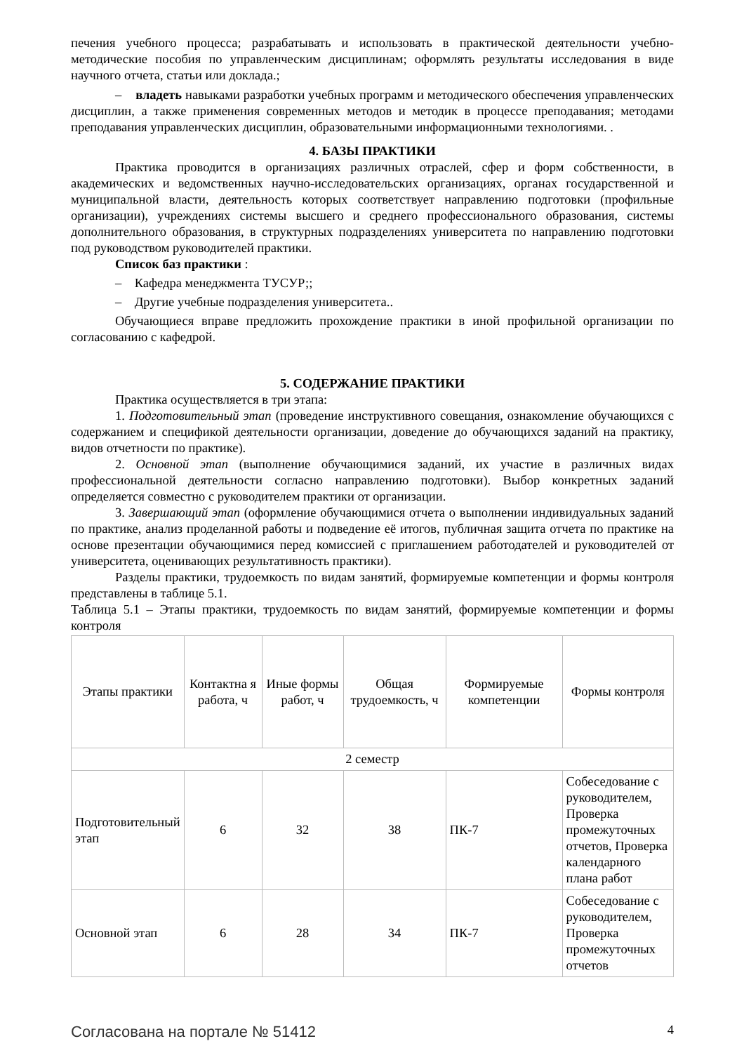печения учебного процесса; разрабатывать и использовать в практической деятельности учебно-методические пособия по управленческим дисциплинам; оформлять результаты исследования в виде научного отчета, статьи или доклада.;
– владеть навыками разработки учебных программ и методического обеспечения управленческих дисциплин, а также применения современных методов и методик в процессе преподавания; методами преподавания управленческих дисциплин, образовательными информационными технологиями. .
4. БАЗЫ ПРАКТИКИ
Практика проводится в организациях различных отраслей, сфер и форм собственности, в академических и ведомственных научно-исследовательских организациях, органах государственной и муниципальной власти, деятельность которых соответствует направлению подготовки (профильные организации), учреждениях системы высшего и среднего профессионального образования, системы дополнительного образования, в структурных подразделениях университета по направлению подготовки под руководством руководителей практики.
Список баз практики :
– Кафедра менеджмента ТУСУР;;
– Другие учебные подразделения университета..
Обучающиеся вправе предложить прохождение практики в иной профильной организации по согласованию с кафедрой.
5. СОДЕРЖАНИЕ ПРАКТИКИ
Практика осуществляется в три этапа:
1. Подготовительный этап (проведение инструктивного совещания, ознакомление обучающихся с содержанием и спецификой деятельности организации, доведение до обучающихся заданий на практику, видов отчетности по практике).
2. Основной этап (выполнение обучающимися заданий, их участие в различных видах профессиональной деятельности согласно направлению подготовки). Выбор конкретных заданий определяется совместно с руководителем практики от организации.
3. Завершающий этап (оформление обучающимися отчета о выполнении индивидуальных заданий по практике, анализ проделанной работы и подведение её итогов, публичная защита отчета по практике на основе презентации обучающимися перед комиссией с приглашением работодателей и руководителей от университета, оценивающих результативность практики).
Разделы практики, трудоемкость по видам занятий, формируемые компетенции и формы контроля представлены в таблице 5.1.
Таблица 5.1 – Этапы практики, трудоемкость по видам занятий, формируемые компетенции и формы контроля
| Этапы практики | Контактна я работа, ч | Иные формы работ, ч | Общая трудоемкость, ч | Формируемые компетенции | Формы контроля |
| 2 семестр | | | | | |
| Подготовительный этап | 6 | 32 | 38 | ПК-7 | Собеседование с руководителем, Проверка промежуточных отчетов, Проверка календарного плана работ |
| Основной этап | 6 | 28 | 34 | ПК-7 | Собеседование с руководителем, Проверка промежуточных отчетов |
Согласована на портале № 51412 4